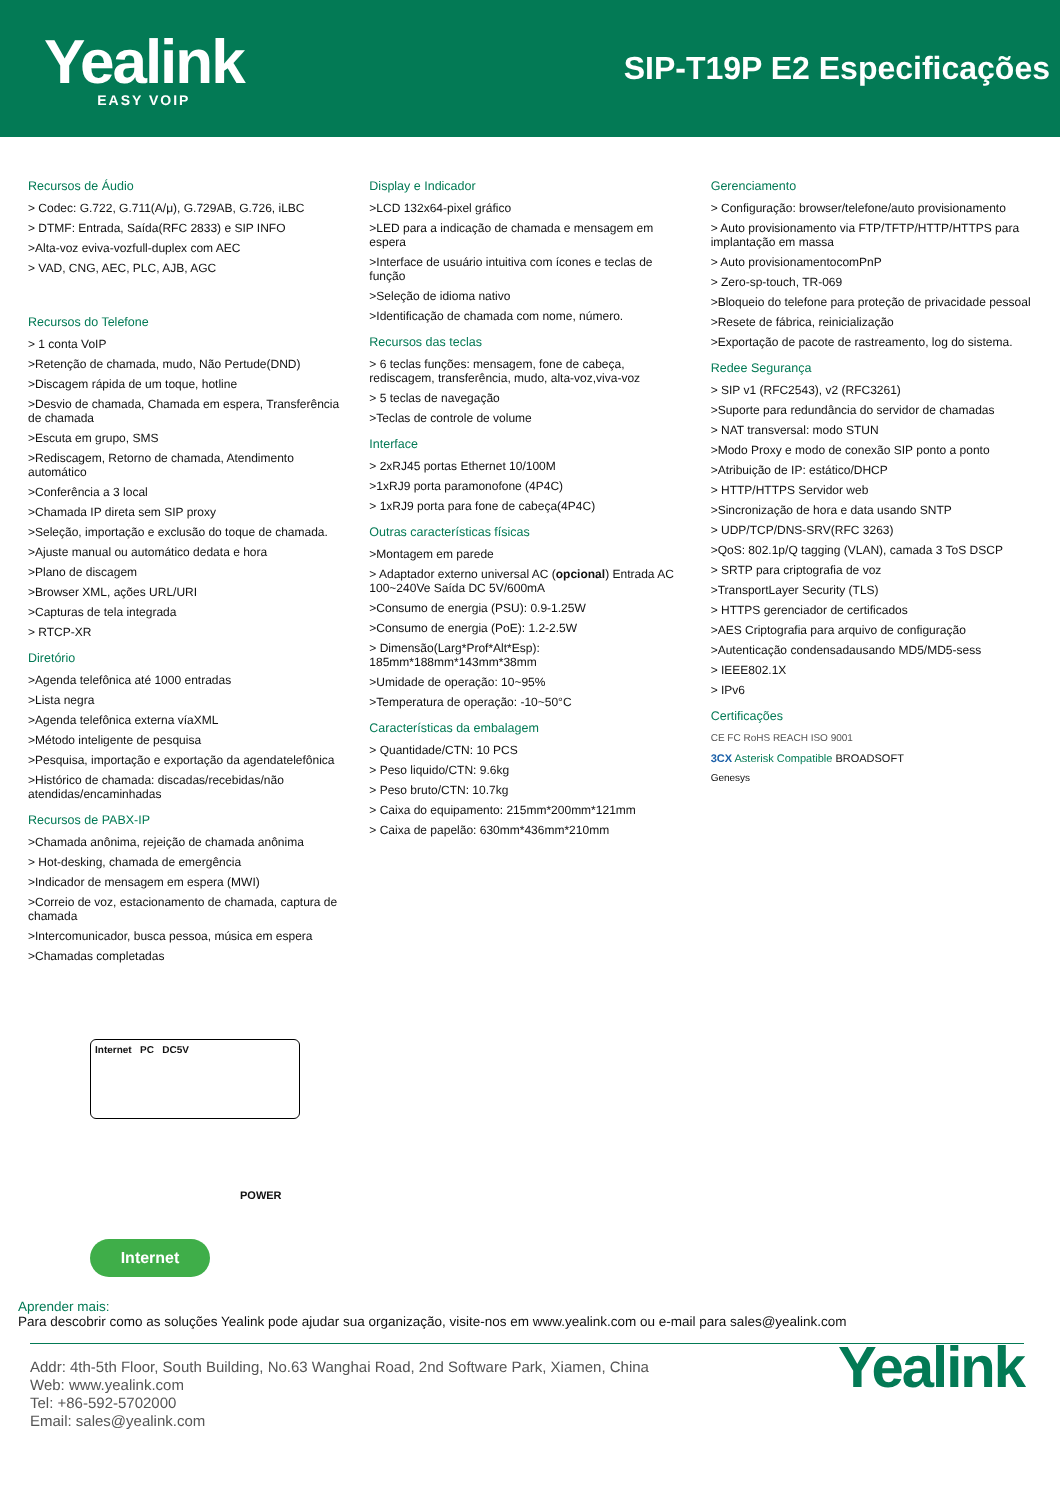Yealink
EASY VOIP
SIP-T19P E2 Especificações
Recursos de Áudio
> Codec: G.722, G.711(A/μ), G.729AB, G.726, iLBC
> DTMF: Entrada, Saída(RFC 2833) e SIP INFO
>Alta-voz eviva-vozfull-duplex com AEC
> VAD, CNG, AEC, PLC, AJB, AGC
Recursos do Telefone
> 1 conta VoIP
>Retenção de chamada, mudo, Não Pertude(DND)
>Discagem rápida de um toque, hotline
>Desvio de chamada, Chamada em espera, Transferência de chamada
>Escuta em grupo, SMS
>Rediscagem, Retorno de chamada, Atendimento automático
>Conferência a 3 local
>Chamada IP direta sem SIP proxy
>Seleção, importação e exclusão do toque de chamada.
>Ajuste manual ou automático dedata e hora
>Plano de discagem
>Browser XML, ações URL/URI
>Capturas de tela integrada
> RTCP-XR
Diretório
>Agenda telefônica até 1000 entradas
>Lista negra
>Agenda telefônica externa víaXML
>Método inteligente de pesquisa
>Pesquisa, importação e exportação da agendatelefônica
>Histórico de chamada: discadas/recebidas/não atendidas/encaminhadas
Recursos de PABX-IP
>Chamada anônima, rejeição de chamada anônima
> Hot-desking, chamada de emergência
>Indicador de mensagem em espera (MWI)
>Correio de voz, estacionamento de chamada, captura de chamada
>Intercomunicador, busca pessoa, música em espera
>Chamadas completadas
Display e Indicador
>LCD 132x64-pixel gráfico
>LED para a indicação de chamada e mensagem em espera
>Interface de usuário intuitiva com ícones e teclas de função
>Seleção de idioma nativo
>Identificação de chamada com nome, número.
Recursos das teclas
> 6 teclas funções: mensagem, fone de cabeça, rediscagem, transferência, mudo, alta-voz,viva-voz
> 5 teclas de navegação
>Teclas de controle de volume
Interface
> 2xRJ45 portas Ethernet 10/100M
>1xRJ9 porta paramonofone (4P4C)
> 1xRJ9 porta para fone de cabeça(4P4C)
Outras características físicas
>Montagem em parede
> Adaptador externo universal AC (opcional) Entrada AC 100~240Ve Saída DC 5V/600mA
>Consumo de energia (PSU): 0.9-1.25W
>Consumo de energia (PoE): 1.2-2.5W
> Dimensão(Larg*Prof*Alt*Esp): 185mm*188mm*143mm*38mm
>Umidade de operação: 10~95%
>Temperatura de operação: -10~50°C
Características da embalagem
> Quantidade/CTN: 10 PCS
> Peso liquido/CTN: 9.6kg
> Peso bruto/CTN: 10.7kg
> Caixa do equipamento: 215mm*200mm*121mm
> Caixa de papelão: 630mm*436mm*210mm
Gerenciamento
> Configuração: browser/telefone/auto provisionamento
> Auto provisionamento via FTP/TFTP/HTTP/HTTPS para implantação em massa
> Auto provisionamentocomPnP
> Zero-sp-touch, TR-069
>Bloqueio do telefone para proteção de privacidade pessoal
>Resete de fábrica, reinicialização
>Exportação de pacote de rastreamento, log do sistema.
Redee Segurança
> SIP v1 (RFC2543), v2 (RFC3261)
>Suporte para redundância do servidor de chamadas
> NAT transversal: modo STUN
>Modo Proxy e modo de conexão SIP ponto a ponto
>Atribuição de IP: estático/DHCP
> HTTP/HTTPS Servidor web
>Sincronização de hora e data usando SNTP
> UDP/TCP/DNS-SRV(RFC 3263)
>QoS: 802.1p/Q tagging (VLAN), camada 3 ToS DSCP
> SRTP para criptografia de voz
>TransportLayer Security (TLS)
> HTTPS gerenciador de certificados
>AES Criptografia para arquivo de configuração
>Autenticação condensadausando MD5/MD5-sess
> IEEE802.1X
> IPv6
Certificações
CE FC RoHS REACH ISO 9001
3CX Asterisk Compatible BROADSOFT
Genesys
Internet PC DC5V
POWER
Internet
Aprender mais:
Para descobrir como as soluções Yealink pode ajudar sua organização, visite-nos em www.yealink.com ou e-mail para sales@yealink.com
Addr: 4th-5th Floor, South Building, No.63 Wanghai Road, 2nd Software Park, Xiamen, China
Web: www.yealink.com
Tel: +86-592-5702000
Email: sales@yealink.com
Yealink